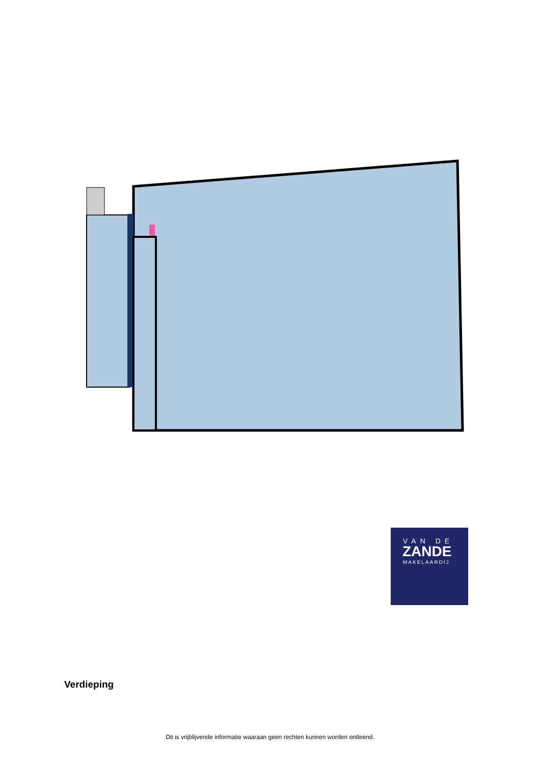VAN DE
ZANDE
MAKELAARDIJ
Verdieping
Dit is vrijblijvende informatie waaraan geen rechten kunnen worden ontleend.